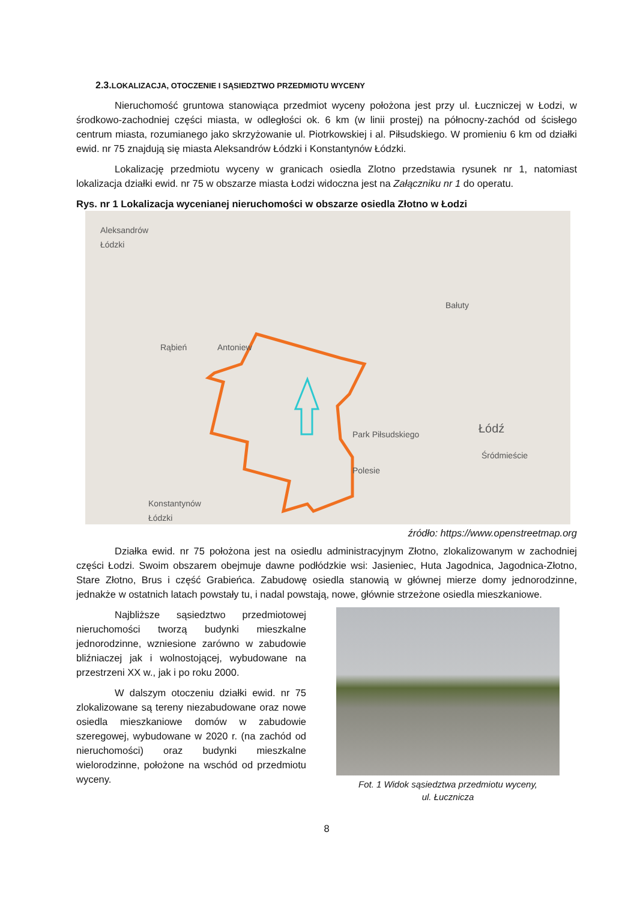2.3. LOKALIZACJA, OTOCZENIE I SĄSIEDZTWO PRZEDMIOTU WYCENY
Nieruchomość gruntowa stanowiąca przedmiot wyceny położona jest przy ul. Łuczniczej w Łodzi, w środkowo-zachodniej części miasta, w odległości ok. 6 km (w linii prostej) na północny-zachód od ścisłego centrum miasta, rozumianego jako skrzyżowanie ul. Piotrkowskiej i al. Piłsudskiego. W promieniu 6 km od działki ewid. nr 75 znajdują się miasta Aleksandrów Łódzki i Konstantynów Łódzki.
Lokalizację przedmiotu wyceny w granicach osiedla Zlotno przedstawia rysunek nr 1, natomiast lokalizacja działki ewid. nr 75 w obszarze miasta Łodzi widoczna jest na Załączniku nr 1 do operatu.
Rys. nr 1 Lokalizacja wycenianej nieruchomości w obszarze osiedla Złotno w Łodzi
Aleksandrów
Łódzki
Bałuty
Rąbień Antoniew
Łódź
Śródmieście
Polesie
Park Piłsudskiego
Konstantynów
Łódzki
źródło: https://www.openstreetmap.org
Działka ewid. nr 75 położona jest na osiedlu administracyjnym Złotno, zlokalizowanym w zachodniej części Łodzi. Swoim obszarem obejmuje dawne podłódzkie wsi: Jasieniec, Huta Jagodnica, Jagodnica-Złotno, Stare Złotno, Brus i część Grabieńca. Zabudowę osiedla stanowią w głównej mierze domy jednorodzinne, jednakże w ostatnich latach powstały tu, i nadal powstają, nowe, głównie strzeżone osiedla mieszkaniowe.
Najbliższe sąsiedztwo przedmiotowej nieruchomości tworzą budynki mieszkalne jednorodzinne, wzniesione zarówno w zabudowie bliźniaczej jak i wolnostojącej, wybudowane na przestrzeni XX w., jak i po roku 2000.
W dalszym otoczeniu działki ewid. nr 75 zlokalizowane są tereny niezabudowane oraz nowe osiedla mieszkaniowe domów w zabudowie szeregowej, wybudowane w 2020 r. (na zachód od nieruchomości) oraz budynki mieszkalne wielorodzinne, położone na wschód od przedmiotu wyceny.
Fot. 1 Widok sąsiedztwa przedmiotu wyceny,
ul. Łucznicza
8